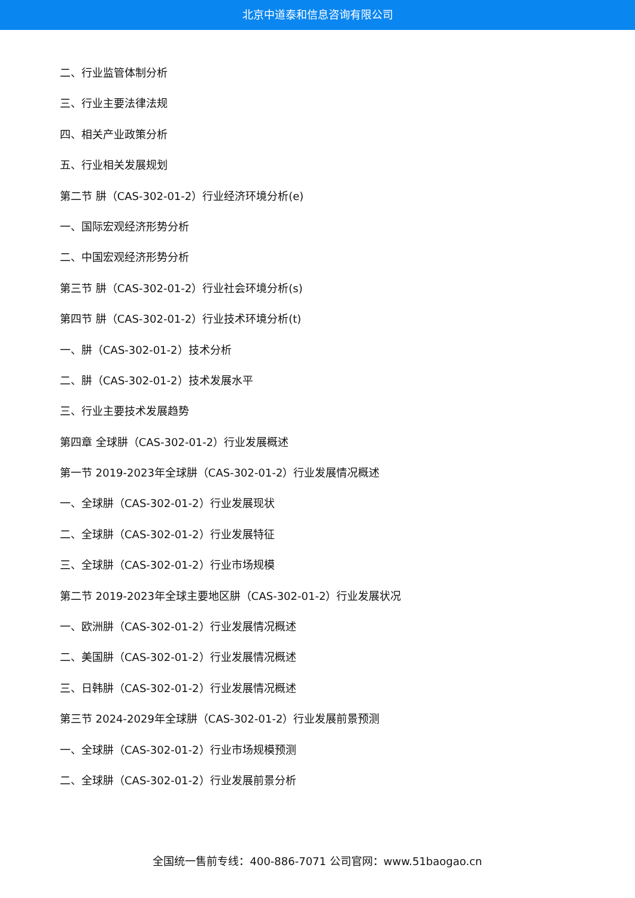北京中道泰和信息咨询有限公司
二、行业监管体制分析
三、行业主要法律法规
四、相关产业政策分析
五、行业相关发展规划
第二节 肼（CAS-302-01-2）行业经济环境分析(e)
一、国际宏观经济形势分析
二、中国宏观经济形势分析
第三节 肼（CAS-302-01-2）行业社会环境分析(s)
第四节 肼（CAS-302-01-2）行业技术环境分析(t)
一、肼（CAS-302-01-2）技术分析
二、肼（CAS-302-01-2）技术发展水平
三、行业主要技术发展趋势
第四章 全球肼（CAS-302-01-2）行业发展概述
第一节 2019-2023年全球肼（CAS-302-01-2）行业发展情况概述
一、全球肼（CAS-302-01-2）行业发展现状
二、全球肼（CAS-302-01-2）行业发展特征
三、全球肼（CAS-302-01-2）行业市场规模
第二节 2019-2023年全球主要地区肼（CAS-302-01-2）行业发展状况
一、欧洲肼（CAS-302-01-2）行业发展情况概述
二、美国肼（CAS-302-01-2）行业发展情况概述
三、日韩肼（CAS-302-01-2）行业发展情况概述
第三节 2024-2029年全球肼（CAS-302-01-2）行业发展前景预测
一、全球肼（CAS-302-01-2）行业市场规模预测
二、全球肼（CAS-302-01-2）行业发展前景分析
全国统一售前专线：400-886-7071 公司官网：www.51baogao.cn